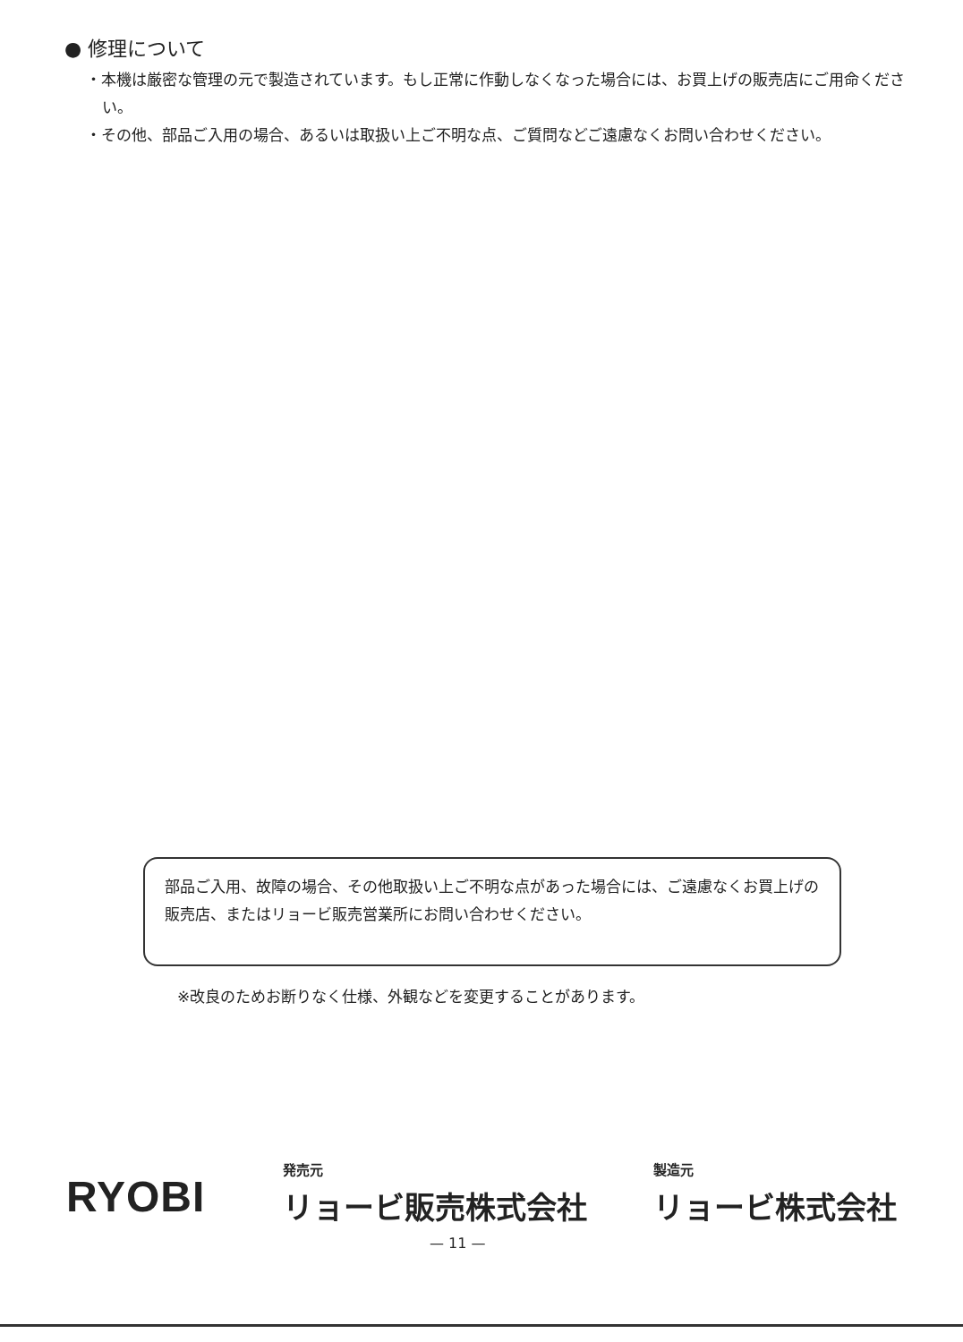● 修理について
・本機は厳密な管理の元で製造されています。もし正常に作動しなくなった場合には、お買上げの販売店にご用命ください。
・その他、部品ご入用の場合、あるいは取扱い上ご不明な点、ご質問などご遠慮なくお問い合わせください。
部品ご入用、故障の場合、その他取扱い上ご不明な点があった場合には、ご遠慮なくお買上げの販売店、またはリョービ販売営業所にお問い合わせください。
※改良のためお断りなく仕様、外観などを変更することがあります。
RYOBI
発売元
リョービ販売株式会社
製造元
リョービ株式会社
— 11 —